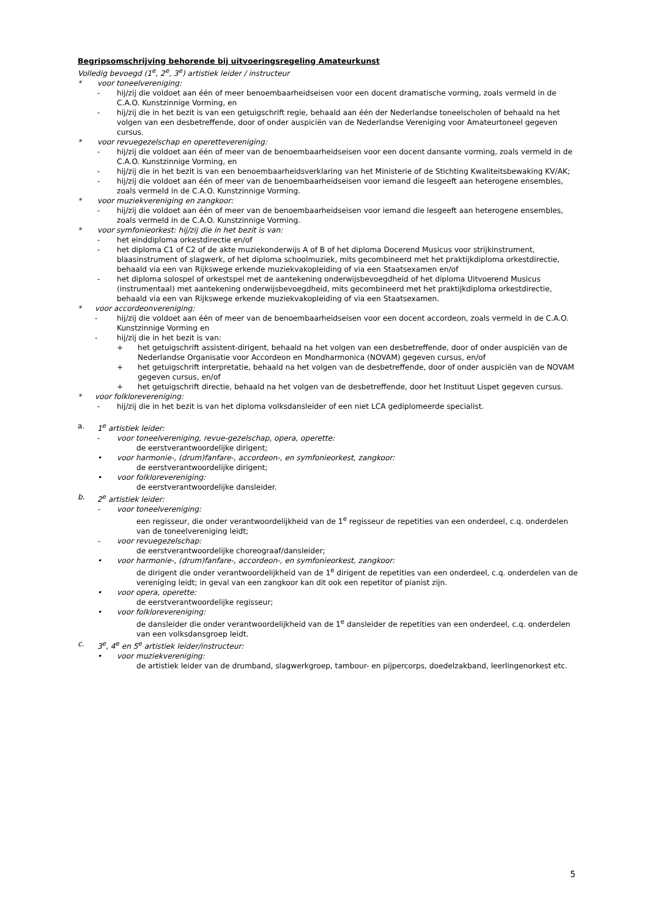Begripsomschrijving behorende bij uitvoeringsregeling Amateurkunst
Volledig bevoegd (1<sup>e</sup>, 2<sup>e</sup>, 3<sup>e</sup>) artistiek leider / instructeur
* voor toneelvereniging:
- hij/zij die voldoet aan één of meer benoembaarheidseisen voor een docent dramatische vorming, zoals vermeld in de C.A.O. Kunstzinnige Vorming, en
- hij/zij die in het bezit is van een getuigschrift regie, behaald aan één der Nederlandse toneelscholen of behaald na het volgen van een desbetreffende, door of onder auspiciën van de Nederlandse Vereniging voor Amateurtoneel gegeven cursus.
* voor revuegezelschap en operettevereniging:
- hij/zij die voldoet aan één of meer van de benoembaarheidseisen voor een docent dansante vorming, zoals vermeld in de C.A.O. Kunstzinnige Vorming, en
- hij/zij die in het bezit is van een benoembaarheidsverklaring van het Ministerie of de Stichting Kwaliteitsbewaking KV/AK;
- hij/zij die voldoet aan één of meer van de benoembaarheidseisen voor iemand die lesgeeft aan heterogene ensembles, zoals vermeld in de C.A.O. Kunstzinnige Vorming.
* voor muziekvereniging en zangkoor:
- hij/zij die voldoet aan één of meer van de benoembaarheidseisen voor iemand die lesgeeft aan heterogene ensembles, zoals vermeld in de C.A.O. Kunstzinnige Vorming.
* voor symfonieorkest: hij/zij die in het bezit is van:
- het einddiploma orkestdirectie en/of
- het diploma C1 of C2 of de akte muziekonderwijs A of B of het diploma Docerend Musicus voor strijkinstrument, blaasinstrument of slagwerk, of het diploma schoolmuziek, mits gecombineerd met het praktijkdiploma orkestdirectie, behaald via een van Rijkswege erkende muziekvakopleiding of via een Staatsexamen en/of
- het diploma solospel of orkestspel met de aantekening onderwijsbevoegdheid of het diploma Uitvoerend Musicus (instrumentaal) met aantekening onderwijsbevoegdheid, mits gecombineerd met het praktijkdiploma orkestdirectie, behaald via een van Rijkswege erkende muziekvakopleiding of via een Staatsexamen.
* voor accordeonvereniging:
- hij/zij die voldoet aan één of meer van de benoembaarheidseisen voor een docent accordeon, zoals vermeld in de C.A.O. Kunstzinnige Vorming en
- hij/zij die in het bezit is van:
+ het getuigschrift assistent-dirigent, behaald na het volgen van een desbetreffende, door of onder auspiciën van de Nederlandse Organisatie voor Accordeon en Mondharmonica (NOVAM) gegeven cursus, en/of
+ het getuigschrift interpretatie, behaald na het volgen van de desbetreffende, door of onder auspiciën van de NOVAM gegeven cursus, en/of
+ het getuigschrift directie, behaald na het volgen van de desbetreffende, door het Instituut Lispet gegeven cursus.
* voor folklorevereniging:
- hij/zij die in het bezit is van het diploma volksdansleider of een niet LCA gediplomeerde specialist.
a. 1<sup>e</sup> artistiek leider:
- voor toneelvereniging, revue-gezelschap, opera, operette:
de eerstverantwoordelijke dirigent;
• voor harmonie-, (drum)fanfare-, accordeon-, en symfonieorkest, zangkoor:
de eerstverantwoordelijke dirigent;
• voor folklorevereniging:
de eerstverantwoordelijke dansleider.
b. 2<sup>e</sup> artistiek leider:
- voor toneelvereniging:
een regisseur, die onder verantwoordelijkheid van de 1<sup>e</sup> regisseur de repetities van een onderdeel, c.q. onderdelen van de toneelvereniging leidt;
- voor revuegezelschap:
de eerstverantwoordelijke choreograaf/dansleider;
• voor harmonie-, (drum)fanfare-, accordeon-, en symfonieorkest, zangkoor:
de dirigent die onder verantwoordelijkheid van de 1<sup>e</sup> dirigent de repetities van een onderdeel, c.q. onderdelen van de vereniging leidt; in geval van een zangkoor kan dit ook een repetitor of pianist zijn.
• voor opera, operette:
de eerstverantwoordelijke regisseur;
• voor folklorevereniging:
de dansleider die onder verantwoordelijkheid van de 1<sup>e</sup> dansleider de repetities van een onderdeel, c.q. onderdelen van een volksdansgroep leidt.
c. 3<sup>e</sup>, 4<sup>e</sup> en 5<sup>e</sup> artistiek leider/instructeur:
• voor muziekvereniging:
de artistiek leider van de drumband, slagwerkgroep, tambour- en pijpercorps, doedelzakband, leerlingenorkest etc.
5